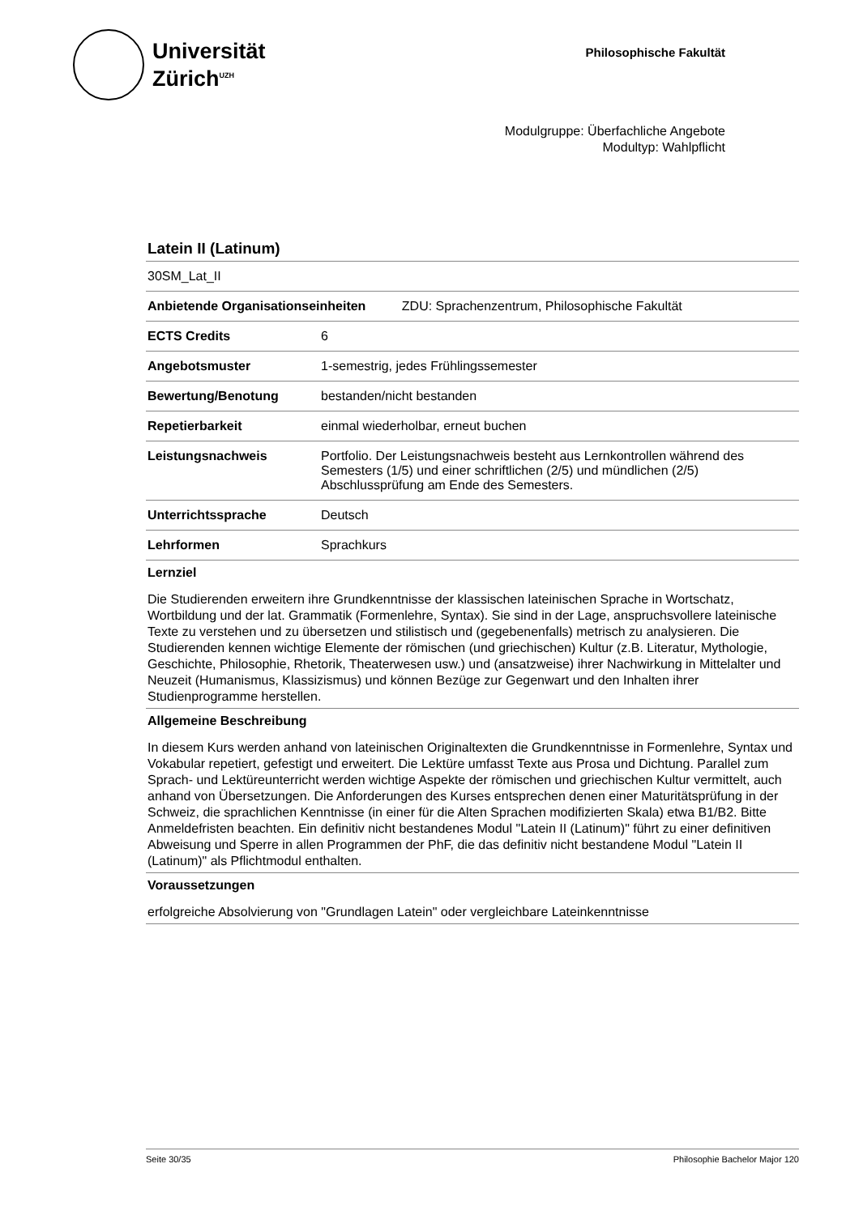Universität
Zürich<sup>UZH</sup>
Philosophische Fakultät
Modulgruppe: Überfachliche Angebote
Modultyp: Wahlpflicht
Latein II (Latinum)
| 30SM_Lat_II | |
| Anbietende Organisationseinheiten ZDU: Sprachenzentrum, Philosophische Fakultät | |
| ECTS Credits | 6 |
| Angebotsmuster | 1-semestrig, jedes Frühlingssemester |
| Bewertung/Benotung | bestanden/nicht bestanden |
| Repetierbarkeit | einmal wiederholbar, erneut buchen |
| Leistungsnachweis | Portfolio. Der Leistungsnachweis besteht aus Lernkontrollen während des Semesters (1/5) und einer schriftlichen (2/5) und mündlichen (2/5) Abschlussprüfung am Ende des Semesters. |
| Unterrichtssprache | Deutsch |
| Lehrformen | Sprachkurs |
Lernziel
Die Studierenden erweitern ihre Grundkenntnisse der klassischen lateinischen Sprache in Wortschatz, Wortbildung und der lat. Grammatik (Formenlehre, Syntax). Sie sind in der Lage, anspruchsvollere lateinische Texte zu verstehen und zu übersetzen und stilistisch und (gegebenenfalls) metrisch zu analysieren. Die Studierenden kennen wichtige Elemente der römischen (und griechischen) Kultur (z.B. Literatur, Mythologie, Geschichte, Philosophie, Rhetorik, Theaterwesen usw.) und (ansatzweise) ihrer Nachwirkung in Mittelalter und Neuzeit (Humanismus, Klassizismus) und können Bezüge zur Gegenwart und den Inhalten ihrer Studienprogramme herstellen.
Allgemeine Beschreibung
In diesem Kurs werden anhand von lateinischen Originaltexten die Grundkenntnisse in Formenlehre, Syntax und Vokabular repetiert, gefestigt und erweitert. Die Lektüre umfasst Texte aus Prosa und Dichtung. Parallel zum Sprach- und Lektüreunterricht werden wichtige Aspekte der römischen und griechischen Kultur vermittelt, auch anhand von Übersetzungen. Die Anforderungen des Kurses entsprechen denen einer Maturitätsprüfung in der Schweiz, die sprachlichen Kenntnisse (in einer für die Alten Sprachen modifizierten Skala) etwa B1/B2. Bitte Anmeldefristen beachten. Ein definitiv nicht bestandenes Modul "Latein II (Latinum)" führt zu einer definitiven Abweisung und Sperre in allen Programmen der PhF, die das definitiv nicht bestandene Modul "Latein II (Latinum)" als Pflichtmodul enthalten.
Voraussetzungen
erfolgreiche Absolvierung von "Grundlagen Latein" oder vergleichbare Lateinkenntnisse
Seite 30/35 Philosophie Bachelor Major 120